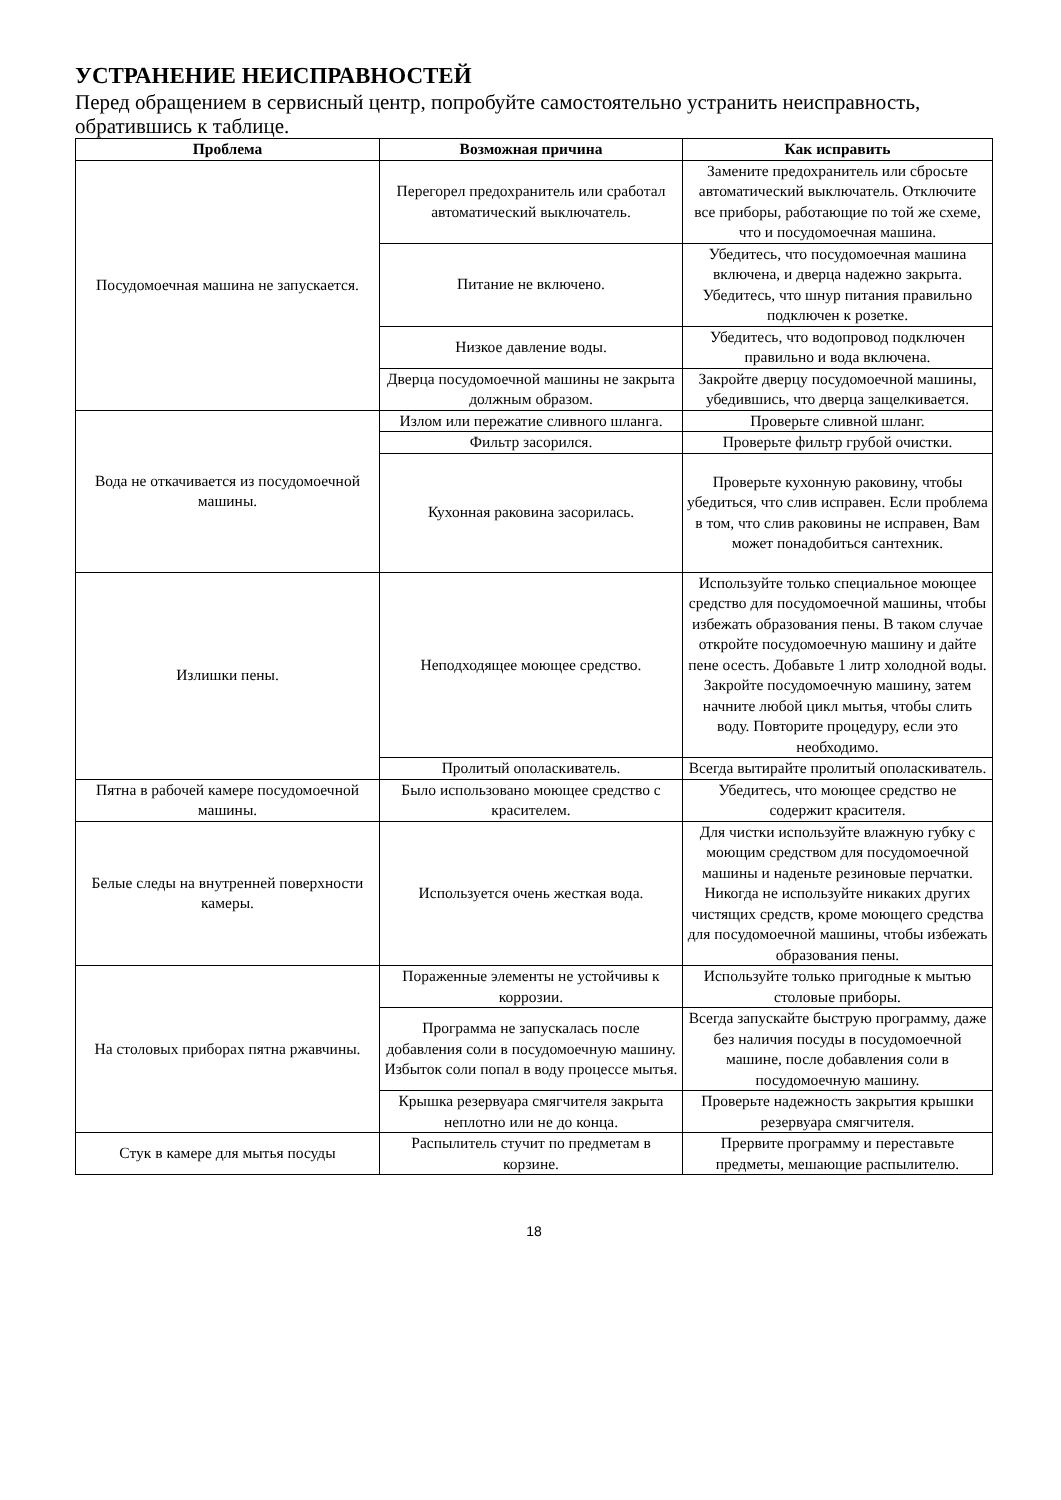УСТРАНЕНИЕ НЕИСПРАВНОСТЕЙ
Перед обращением в сервисный центр, попробуйте самостоятельно устранить неисправность, обратившись к таблице.
| Проблема | Возможная причина | Как исправить |
| --- | --- | --- |
| Посудомоечная машина не запускается. | Перегорел предохранитель или сработал автоматический выключатель. | Замените предохранитель или сбросьте автоматический выключатель. Отключите все приборы, работающие по той же схеме, что и посудомоечная машина. |
| | Питание не включено. | Убедитесь, что посудомоечная машина включена, и дверца надежно закрыта. Убедитесь, что шнур питания правильно подключен к розетке. |
| | Низкое давление воды. | Убедитесь, что водопровод подключен правильно и вода включена. |
| | Дверца посудомоечной машины не закрыта должным образом. | Закройте дверцу посудомоечной машины, убедившись, что дверца защелкивается. |
| Вода не откачивается из посудомоечной машины. | Излом или пережатие сливного шланга. | Проверьте сливной шланг. |
| | Фильтр засорился. | Проверьте фильтр грубой очистки. |
| | Кухонная раковина засорилась. | Проверьте кухонную раковину, чтобы убедиться, что слив исправен. Если проблема в том, что слив раковины не исправен, Вам может понадобиться сантехник. |
| Излишки пены. | Неподходящее моющее средство. | Используйте только специальное моющее средство для посудомоечной машины, чтобы избежать образования пены. В таком случае откройте посудомоечную машину и дайте пене осесть. Добавьте 1 литр холодной воды. Закройте посудомоечную машину, затем начните любой цикл мытья, чтобы слить воду. Повторите процедуру, если это необходимо. |
| | Пролитый ополаскиватель. | Всегда вытирайте пролитый ополаскиватель. |
| Пятна в рабочей камере посудомоечной машины. | Было использовано моющее средство с красителем. | Убедитесь, что моющее средство не содержит красителя. |
| Белые следы на внутренней поверхности камеры. | Используется очень жесткая вода. | Для чистки используйте влажную губку с моющим средством для посудомоечной машины и наденьте резиновые перчатки. Никогда не используйте никаких других чистящих средств, кроме моющего средства для посудомоечной машины, чтобы избежать образования пены. |
| На столовых приборах пятна ржавчины. | Пораженные элементы не устойчивы к коррозии. | Используйте только пригодные к мытью столовые приборы. |
| | Программа не запускалась после добавления соли в посудомоечную машину. Избыток соли попал в воду процессе мытья. | Всегда запускайте быструю программу, даже без наличия посуды в посудомоечной машине, после добавления соли в посудомоечную машину. |
| | Крышка резервуара смягчителя закрыта неплотно или не до конца. | Проверьте надежность закрытия крышки резервуара смягчителя. |
| Стук в камере для мытья посуды | Распылитель стучит по предметам в корзине. | Прервите программу и переставьте предметы, мешающие распылителю. |
18